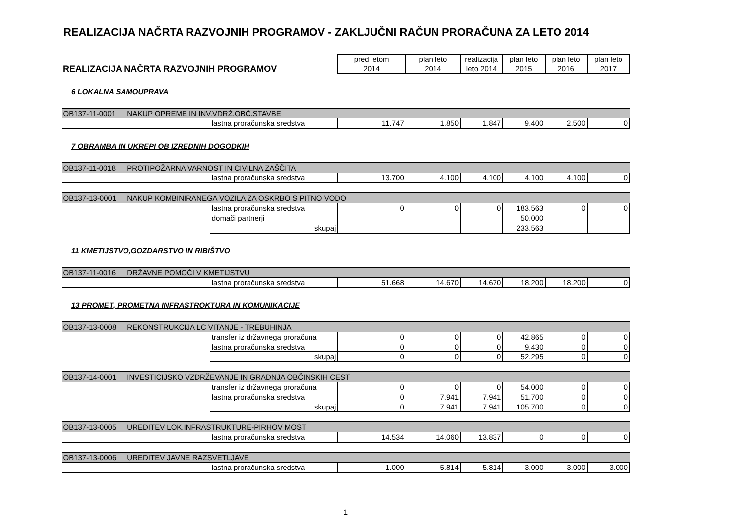REALIZACIJA NAČRTA RAZVOJNIH PROGRAMOV - ZAKLJUČNI RAČUN PRORAČUNA ZA LETO 2014
| REALIZACIJA NAČRTA RAZVOJNIH PROGRAMOV | pred letom 2014 | plan leto 2014 | realizacija leto 2014 | plan leto 2015 | plan leto 2016 | plan leto 2017 |
| --- | --- | --- | --- | --- | --- | --- |
6 LOKALNA SAMOUPRAVA
| OB137-11-0001 | NAKUP OPREME IN INV.VDRŽ.OBČ.STAVBE | | | | | | | |
| | | lastna proračunska sredstva | 11.747 | 1.850 | 1.847 | 9.400 | 2.500 | 0 |
7 OBRAMBA IN UKREPI OB IZREDNIH DOGODKIH
| OB137-11-0018 | PROTIPOŽARNA VARNOST IN CIVILNA ZAŠČITA | | | | | | | |
| | | lastna proračunska sredstva | 13.700 | 4.100 | 4.100 | 4.100 | 4.100 | 0 |
| OB137-13-0001 | NAKUP KOMBINIRANEGA VOZILA ZA OSKRBO S PITNO VODO | | | | | | | |
| | | lastna proračunska sredstva | 0 | 0 | 0 | 183.563 | 0 | 0 |
| | | domači partnerji | | | | 50.000 | | |
| | | skupaj | | | | 233.563 | | |
11 KMETIJSTVO,GOZDARSTVO IN RIBIŠTVO
| OB137-11-0016 | DRŽAVNE POMOČI V KMETIJSTVU | | | | | | | |
| | | lastna proračunska sredstva | 51.668 | 14.670 | 14.670 | 18.200 | 18.200 | 0 |
13 PROMET, PROMETNA INFRASTROKTURA IN KOMUNIKACIJE
| OB137-13-0008 | REKONSTRUKCIJA LC VITANJE - TREBUHINJA | | | | | | | |
| | | transfer iz državnega proračuna | 0 | 0 | 0 | 42.865 | 0 | 0 |
| | | lastna proračunska sredstva | 0 | 0 | 0 | 9.430 | 0 | 0 |
| | | skupaj | 0 | 0 | 0 | 52.295 | 0 | 0 |
| OB137-14-0001 | INVESTICIJSKO VZDRŽEVANJE IN GRADNJA OBČINSKIH CEST | | | | | | | |
| | | transfer iz državnega proračuna | 0 | 0 | 0 | 54.000 | 0 | 0 |
| | | lastna proračunska sredstva | 0 | 7.941 | 7.941 | 51.700 | 0 | 0 |
| | | skupaj | 0 | 7.941 | 7.941 | 105.700 | 0 | 0 |
| OB137-13-0005 | UREDITEV LOK.INFRASTRUKTURE-PIRHOV MOST | | | | | | | |
| | | lastna proračunska sredstva | 14.534 | 14.060 | 13.837 | 0 | 0 | 0 |
| OB137-13-0006 | UREDITEV JAVNE RAZSVETLJAVE | | | | | | | |
| | | lastna proračunska sredstva | 1.000 | 5.814 | 5.814 | 3.000 | 3.000 | 3.000 |
1